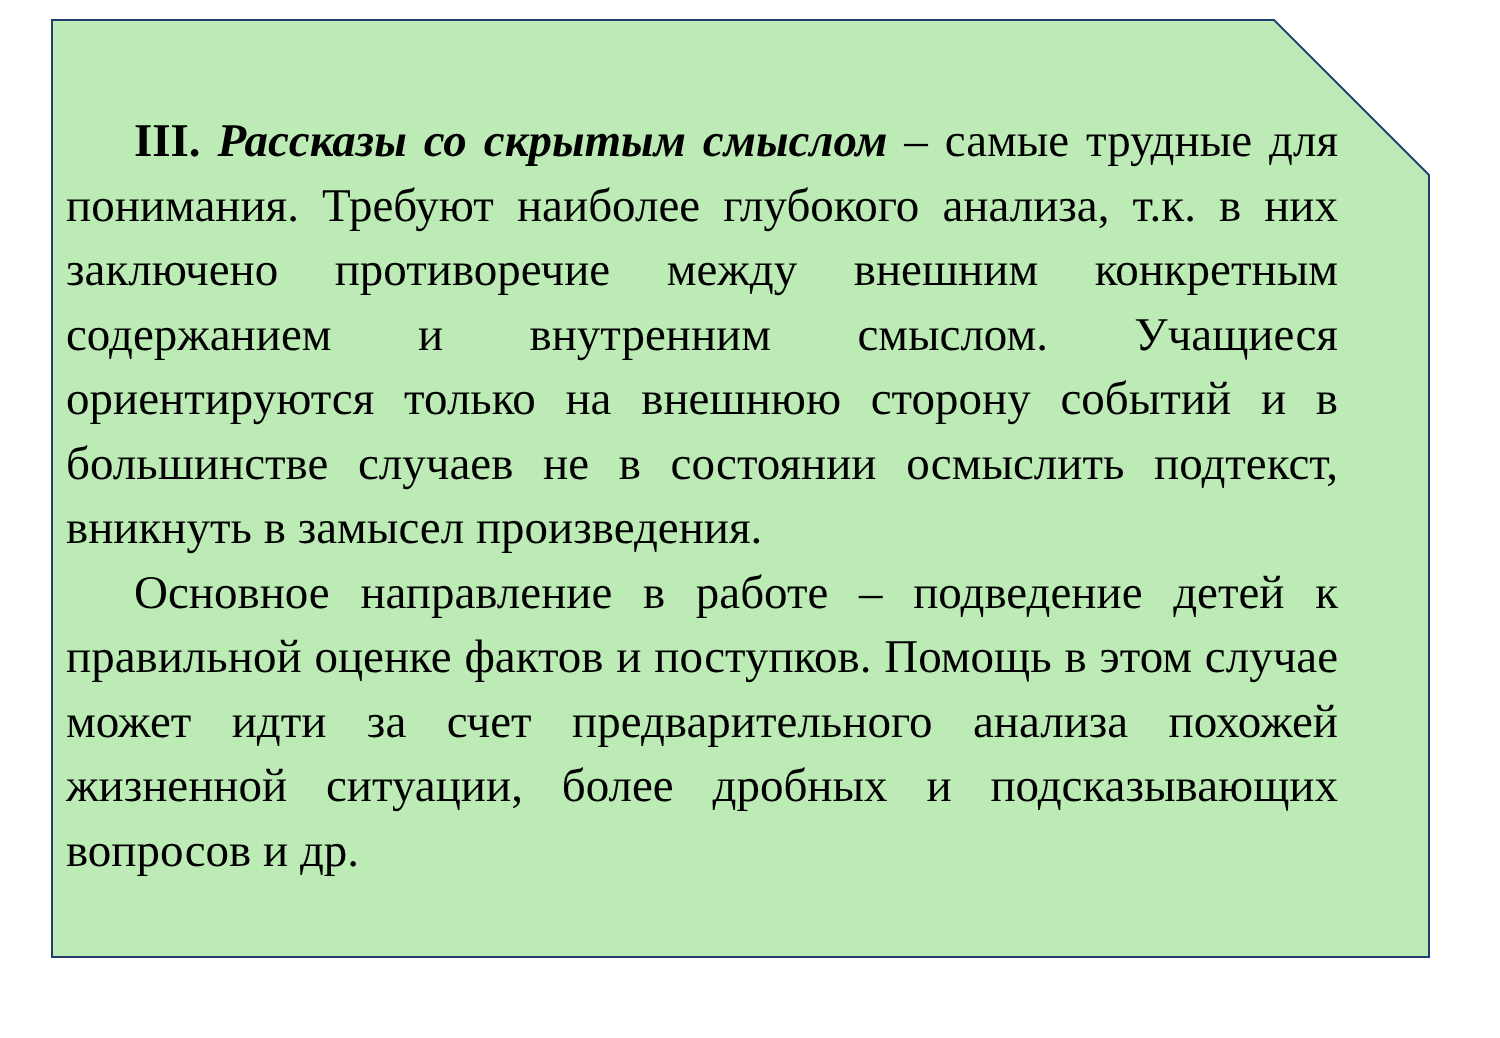III. Рассказы со скрытым смыслом – самые трудные для понимания. Требуют наиболее глубокого анализа, т.к. в них заключено противоречие между внешним конкретным содержанием и внутренним смыслом. Учащиеся ориентируются только на внешнюю сторону событий и в большинстве случаев не в состоянии осмыслить подтекст, вникнуть в замысел произведения.
Основное направление в работе – подведение детей к правильной оценке фактов и поступков. Помощь в этом случае может идти за счет предварительного анализа похожей жизненной ситуации, более дробных и подсказывающих вопросов и др.